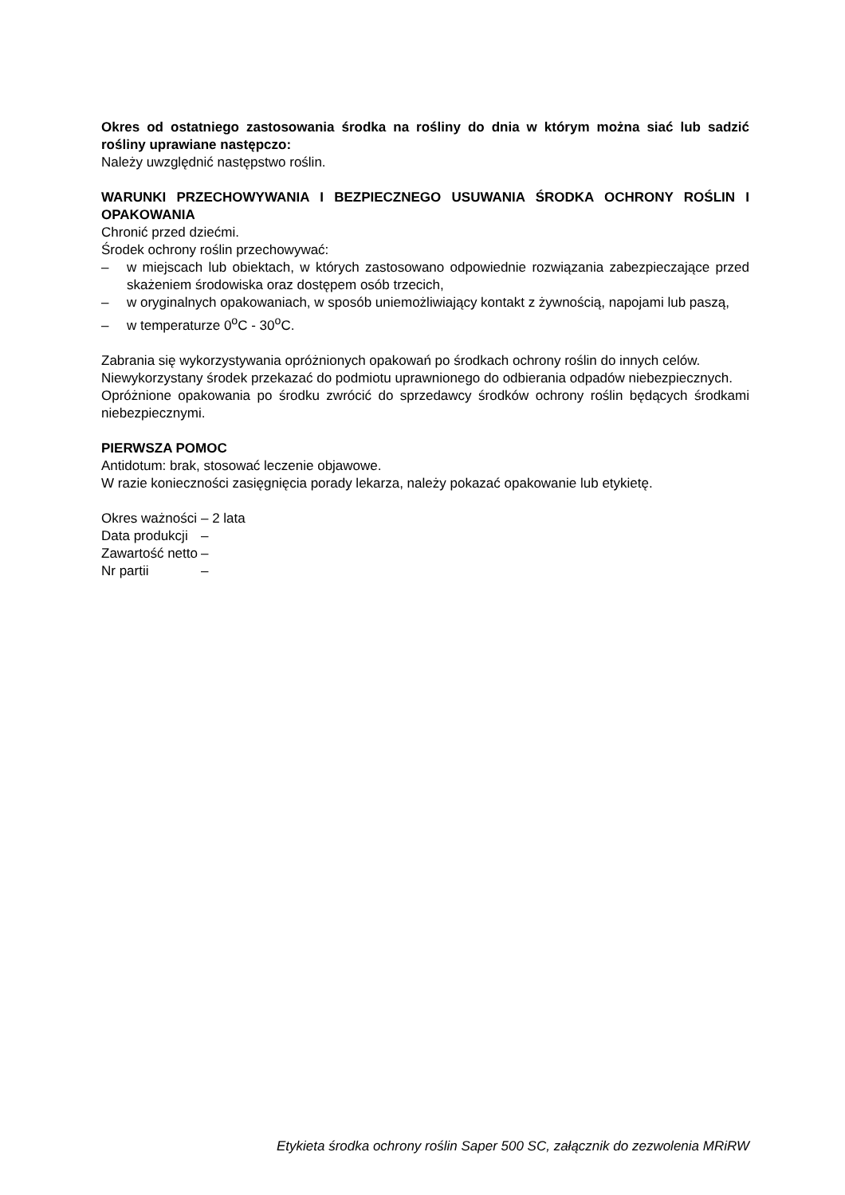Okres od ostatniego zastosowania środka na rośliny do dnia w którym można siać lub sadzić rośliny uprawiane następczo:
Należy uwzględnić następstwo roślin.
WARUNKI PRZECHOWYWANIA I BEZPIECZNEGO USUWANIA ŚRODKA OCHRONY ROŚLIN I OPAKOWANIA
Chronić przed dziećmi.
Środek ochrony roślin przechowywać:
– w miejscach lub obiektach, w których zastosowano odpowiednie rozwiązania zabezpieczające przed skażeniem środowiska oraz dostępem osób trzecich,
– w oryginalnych opakowaniach, w sposób uniemożliwiający kontakt z żywnością, napojami lub paszą,
– w temperaturze 0<sup>o</sup>C - 30<sup>o</sup>C.
Zabrania się wykorzystywania opróżnionych opakowań po środkach ochrony roślin do innych celów.
Niewykorzystany środek przekazać do podmiotu uprawnionego do odbierania odpadów niebezpiecznych.
Opróżnione opakowania po środku zwrócić do sprzedawcy środków ochrony roślin będących środkami niebezpiecznymi.
PIERWSZA POMOC
Antidotum: brak, stosować leczenie objawowe.
W razie konieczności zasięgnięcia porady lekarza, należy pokazać opakowanie lub etykietę.
| Okres ważności | – 2 lata |
| Data produkcji | – |
| Zawartość netto | – |
| Nr partii | – |
Etykieta środka ochrony roślin Saper 500 SC, załącznik do zezwolenia MRiRW